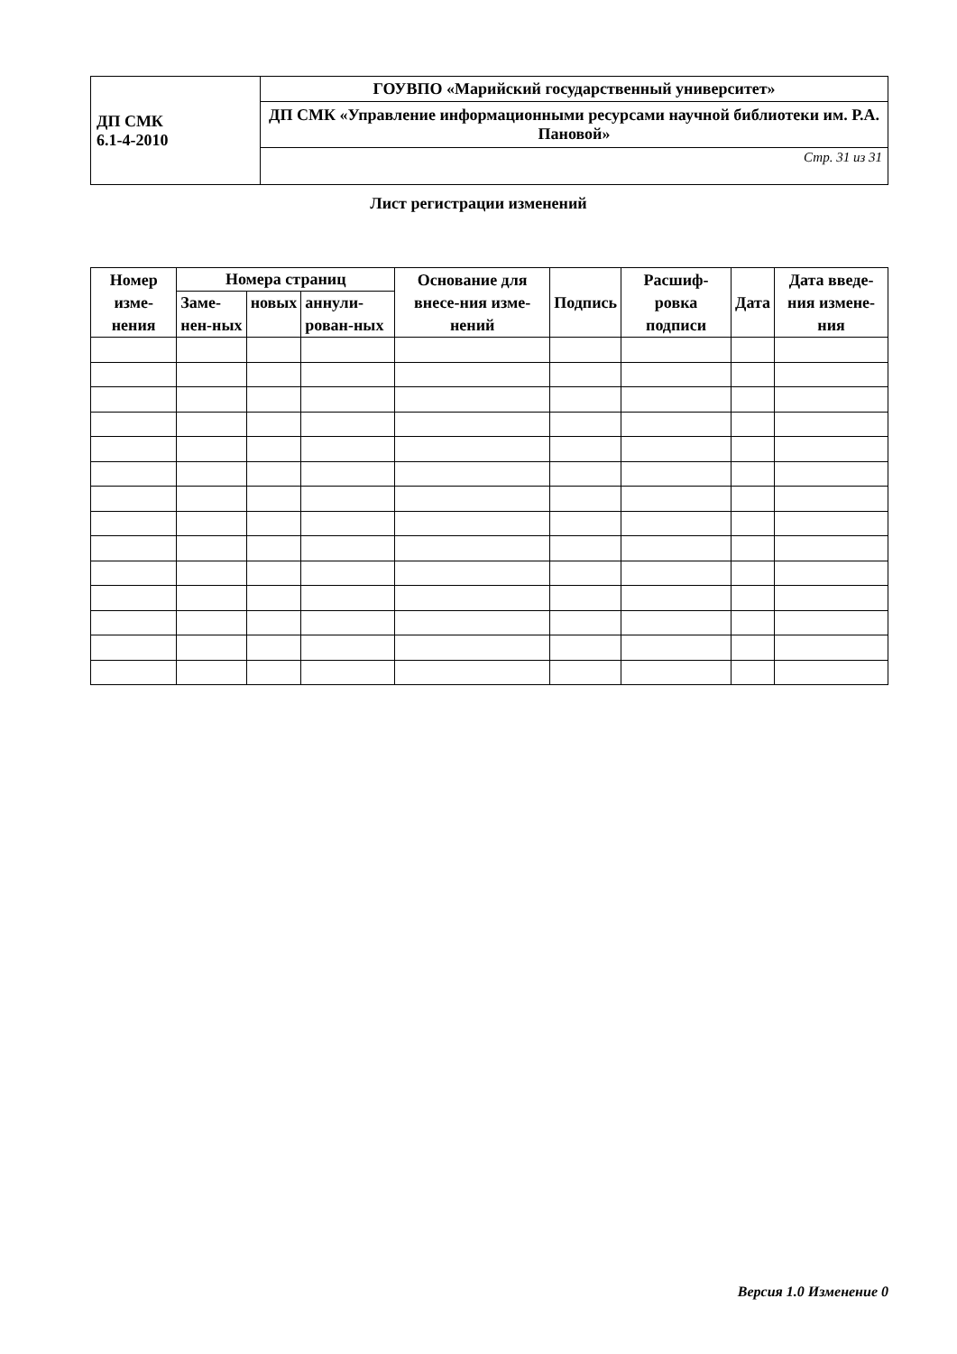| ДП СМК 6.1-4-2010 | ГОУВПО «Марийский государственный университет» |
| | ДП СМК «Управление информационными ресурсами научной библиотеки им. Р.А. Пановой» |
| | Стр. 31 из 31 |
Лист регистрации изменений
| Номер изме-нения | Номера страниц | | | Основание для внесе-ния изме-нений | Подпись | Расшиф-ровка подписи | Дата | Дата введе-ния измене-ния |
| --- | --- | --- | --- | --- | --- | --- | --- | --- |
| | Заме-нен-ных | новых | аннули-рован-ных | | | | | |
Версия 1.0 Изменение 0